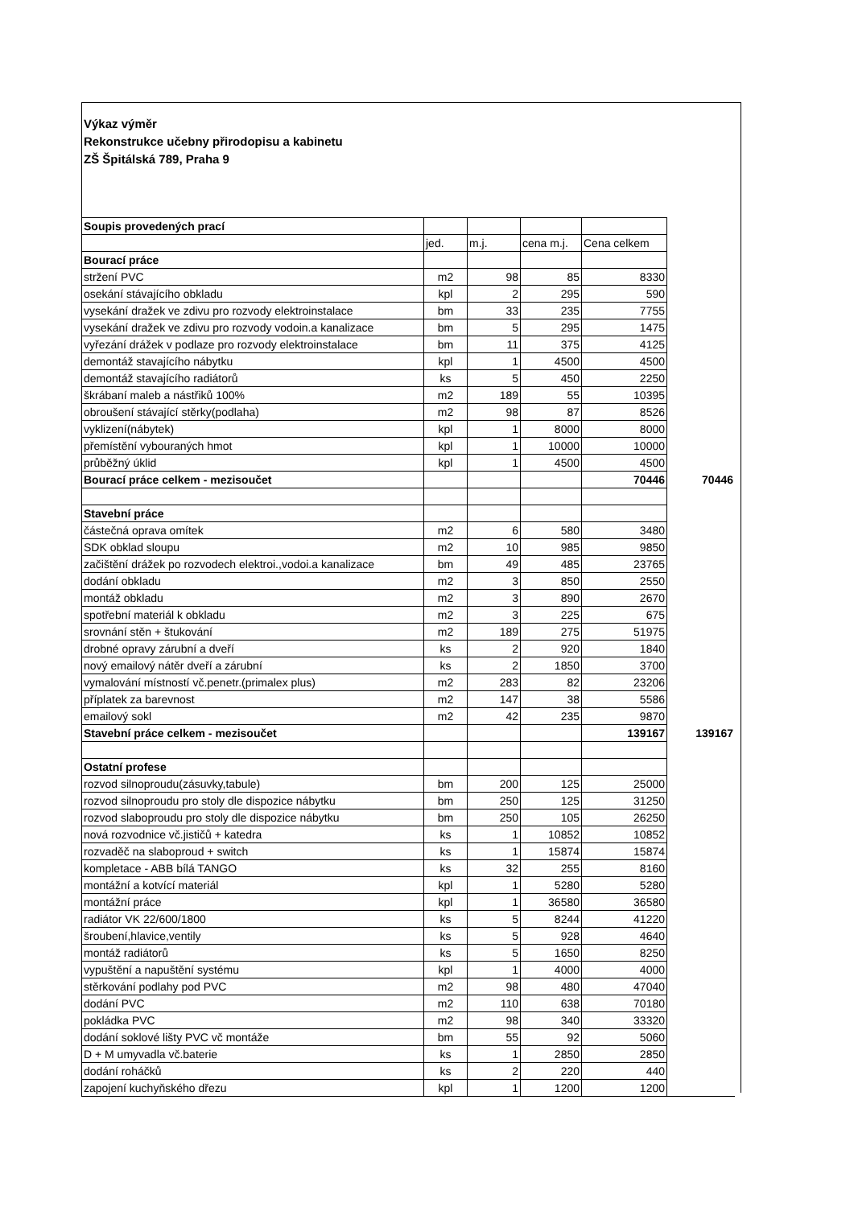Výkaz výměr
Rekonstrukce učebny přirodopisu a kabinetu
ZŠ Špitálská 789, Praha 9
| Soupis provedených prací | | | | | |
| | jed. | m.j. | cena m.j. | Cena celkem | |
| Bourací práce | | | | | |
| stržení PVC | m2 | 98 | 85 | 8330 | |
| osekání stávajícího obkladu | kpl | 2 | 295 | 590 | |
| vysekání dražek ve zdivu pro rozvody elektroinstalace | bm | 33 | 235 | 7755 | |
| vysekání dražek ve zdivu pro rozvody vodoin.a kanalizace | bm | 5 | 295 | 1475 | |
| vyřezání drážek v podlaze pro rozvody elektroinstalace | bm | 11 | 375 | 4125 | |
| demontáž stavajícího nábytku | kpl | 1 | 4500 | 4500 | |
| demontáž stavajícího radiátorů | ks | 5 | 450 | 2250 | |
| škrábaní maleb a nástřiků 100% | m2 | 189 | 55 | 10395 | |
| obroušení stávající stěrky(podlaha) | m2 | 98 | 87 | 8526 | |
| vyklizení(nábytek) | kpl | 1 | 8000 | 8000 | |
| přemístění vybouraných hmot | kpl | 1 | 10000 | 10000 | |
| průběžný úklid | kpl | 1 | 4500 | 4500 | |
| Bourací práce celkem - mezisoučet | | | | 70446 | 70446 |
| Stavební práce | | | | | |
| částečná oprava omítek | m2 | 6 | 580 | 3480 | |
| SDK obklad sloupu | m2 | 10 | 985 | 9850 | |
| začištění drážek po rozvodech elektroi.,vodoi.a kanalizace | bm | 49 | 485 | 23765 | |
| dodání obkladu | m2 | 3 | 850 | 2550 | |
| montáž obkladu | m2 | 3 | 890 | 2670 | |
| spotřební materiál k obkladu | m2 | 3 | 225 | 675 | |
| srovnání stěn + štukování | m2 | 189 | 275 | 51975 | |
| drobné opravy zárubní a dveří | ks | 2 | 920 | 1840 | |
| nový emailový nátěr dveří a zárubní | ks | 2 | 1850 | 3700 | |
| vymalování místností vč.penetr.(primalex plus) | m2 | 283 | 82 | 23206 | |
| příplatek za barevnost | m2 | 147 | 38 | 5586 | |
| emailový sokl | m2 | 42 | 235 | 9870 | |
| Stavební práce celkem - mezisoučet | | | | 139167 | 139167 |
| Ostatní profese | | | | | |
| rozvod silnoproudu(zásuvky,tabule) | bm | 200 | 125 | 25000 | |
| rozvod silnoproudu pro stoly dle dispozice nábytku | bm | 250 | 125 | 31250 | |
| rozvod slaboproudu pro stoly dle dispozice nábytku | bm | 250 | 105 | 26250 | |
| nová rozvodnice vč.jističů + katedra | ks | 1 | 10852 | 10852 | |
| rozvaděč na slaboproud + switch | ks | 1 | 15874 | 15874 | |
| kompletace - ABB bílá TANGO | ks | 32 | 255 | 8160 | |
| montážní a kotvící materiál | kpl | 1 | 5280 | 5280 | |
| montážní práce | kpl | 1 | 36580 | 36580 | |
| radiátor VK 22/600/1800 | ks | 5 | 8244 | 41220 | |
| šroubení,hlavice,ventily | ks | 5 | 928 | 4640 | |
| montáž radiátorů | ks | 5 | 1650 | 8250 | |
| vypuštění a napuštění systému | kpl | 1 | 4000 | 4000 | |
| stěrkování podlahy pod PVC | m2 | 98 | 480 | 47040 | |
| dodání PVC | m2 | 110 | 638 | 70180 | |
| pokládka PVC | m2 | 98 | 340 | 33320 | |
| dodání soklové lišty PVC vč montáže | bm | 55 | 92 | 5060 | |
| D + M umyvadla vč.baterie | ks | 1 | 2850 | 2850 | |
| dodání roháčků | ks | 2 | 220 | 440 | |
| zapojení kuchyňského dřezu | kpl | 1 | 1200 | 1200 | |